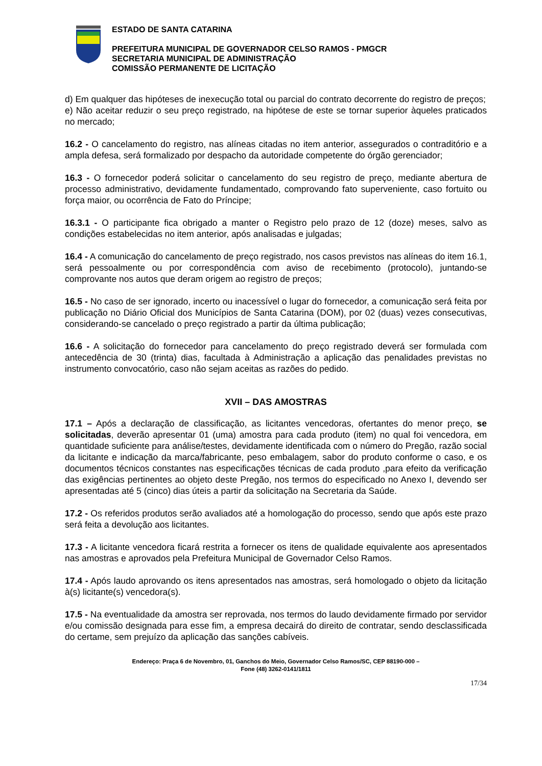ESTADO DE SANTA CATARINA
PREFEITURA MUNICIPAL DE GOVERNADOR CELSO RAMOS - PMGCR
SECRETARIA MUNICIPAL DE ADMINISTRAÇÃO
COMISSÃO PERMANENTE DE LICITAÇÃO
d) Em qualquer das hipóteses de inexecução total ou parcial do contrato decorrente do registro de preços;
e) Não aceitar reduzir o seu preço registrado, na hipótese de este se tornar superior àqueles praticados no mercado;
16.2 - O cancelamento do registro, nas alíneas citadas no item anterior, assegurados o contraditório e a ampla defesa, será formalizado por despacho da autoridade competente do órgão gerenciador;
16.3 - O fornecedor poderá solicitar o cancelamento do seu registro de preço, mediante abertura de processo administrativo, devidamente fundamentado, comprovando fato superveniente, caso fortuito ou força maior, ou ocorrência de Fato do Príncipe;
16.3.1 - O participante fica obrigado a manter o Registro pelo prazo de 12 (doze) meses, salvo as condições estabelecidas no item anterior, após analisadas e julgadas;
16.4 - A comunicação do cancelamento de preço registrado, nos casos previstos nas alíneas do item 16.1, será pessoalmente ou por correspondência com aviso de recebimento (protocolo), juntando-se comprovante nos autos que deram origem ao registro de preços;
16.5 - No caso de ser ignorado, incerto ou inacessível o lugar do fornecedor, a comunicação será feita por publicação no Diário Oficial dos Municípios de Santa Catarina (DOM), por 02 (duas) vezes consecutivas, considerando-se cancelado o preço registrado a partir da última publicação;
16.6 - A solicitação do fornecedor para cancelamento do preço registrado deverá ser formulada com antecedência de 30 (trinta) dias, facultada à Administração a aplicação das penalidades previstas no instrumento convocatório, caso não sejam aceitas as razões do pedido.
XVII – DAS AMOSTRAS
17.1 – Após a declaração de classificação, as licitantes vencedoras, ofertantes do menor preço, se solicitadas, deverão apresentar 01 (uma) amostra para cada produto (item) no qual foi vencedora, em quantidade suficiente para análise/testes, devidamente identificada com o número do Pregão, razão social da licitante e indicação da marca/fabricante, peso embalagem, sabor do produto conforme o caso, e os documentos técnicos constantes nas especificações técnicas de cada produto ,para efeito da verificação das exigências pertinentes ao objeto deste Pregão, nos termos do especificado no Anexo I, devendo ser apresentadas até 5 (cinco) dias úteis a partir da solicitação na Secretaria da Saúde.
17.2 - Os referidos produtos serão avaliados até a homologação do processo, sendo que após este prazo será feita a devolução aos licitantes.
17.3 - A licitante vencedora ficará restrita a fornecer os itens de qualidade equivalente aos apresentados nas amostras e aprovados pela Prefeitura Municipal de Governador Celso Ramos.
17.4 - Após laudo aprovando os itens apresentados nas amostras, será homologado o objeto da licitação à(s) licitante(s) vencedora(s).
17.5 - Na eventualidade da amostra ser reprovada, nos termos do laudo devidamente firmado por servidor e/ou comissão designada para esse fim, a empresa decairá do direito de contratar, sendo desclassificada do certame, sem prejuízo da aplicação das sanções cabíveis.
Endereço: Praça 6 de Novembro, 01, Ganchos do Meio, Governador Celso Ramos/SC, CEP 88190-000 –
Fone (48) 3262-0141/1811
17/34